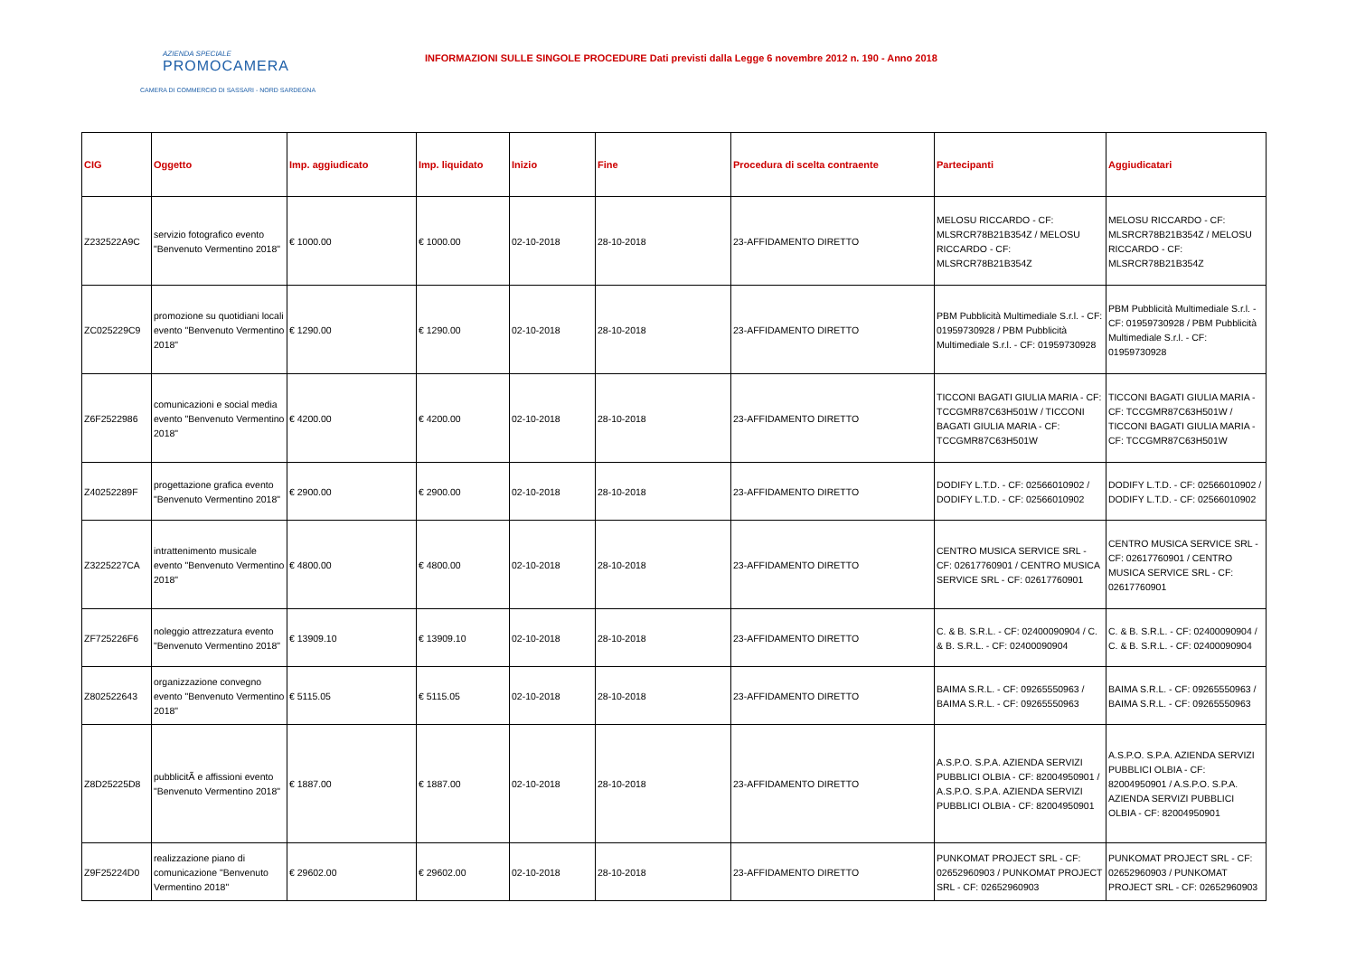AZIENDA SPECIALE
PROMOCAMERA
CAMERA DI COMMERCIO DI SASSARI - NORD SARDEGNA
INFORMAZIONI SULLE SINGOLE PROCEDURE Dati previsti dalla Legge 6 novembre 2012 n. 190 - Anno 2018
| CIG | Oggetto | Imp. aggiudicato | Imp. liquidato | Inizio | Fine | Procedura di scelta contraente | Partecipanti | Aggiudicatari |
| --- | --- | --- | --- | --- | --- | --- | --- | --- |
| Z232522A9C | servizio fotografico evento "Benvenuto Vermentino 2018" | € 1000.00 | € 1000.00 | 02-10-2018 | 28-10-2018 | 23-AFFIDAMENTO DIRETTO | MELOSU RICCARDO - CF: MLSRCR78B21B354Z / MELOSU RICCARDO - CF: MLSRCR78B21B354Z | MELOSU RICCARDO - CF: MLSRCR78B21B354Z / MELOSU RICCARDO - CF: MLSRCR78B21B354Z |
| ZC025229C9 | promozione su quotidiani locali evento "Benvenuto Vermentino 2018" | € 1290.00 | € 1290.00 | 02-10-2018 | 28-10-2018 | 23-AFFIDAMENTO DIRETTO | PBM Pubblicità Multimediale S.r.l. - CF: 01959730928 / PBM Pubblicità Multimediale S.r.l. - CF: 01959730928 | PBM Pubblicità Multimediale S.r.l. - CF: 01959730928 / PBM Pubblicità Multimediale S.r.l. - CF: 01959730928 |
| Z6F2522986 | comunicazioni e social media evento "Benvenuto Vermentino 2018" | € 4200.00 | € 4200.00 | 02-10-2018 | 28-10-2018 | 23-AFFIDAMENTO DIRETTO | TICCONI BAGATI GIULIA MARIA - CF: TCCGMR87C63H501W / TICCONI BAGATI GIULIA MARIA - CF: TCCGMR87C63H501W | TICCONI BAGATI GIULIA MARIA - CF: TCCGMR87C63H501W / TICCONI BAGATI GIULIA MARIA - CF: TCCGMR87C63H501W |
| Z40252289F | progettazione grafica evento "Benvenuto Vermentino 2018" | € 2900.00 | € 2900.00 | 02-10-2018 | 28-10-2018 | 23-AFFIDAMENTO DIRETTO | DODIFY L.T.D. - CF: 02566010902 / DODIFY L.T.D. - CF: 02566010902 | DODIFY L.T.D. - CF: 02566010902 / DODIFY L.T.D. - CF: 02566010902 |
| Z3225227CA | intrattenimento musicale evento "Benvenuto Vermentino 2018" | € 4800.00 | € 4800.00 | 02-10-2018 | 28-10-2018 | 23-AFFIDAMENTO DIRETTO | CENTRO MUSICA SERVICE SRL - CF: 02617760901 / CENTRO MUSICA SERVICE SRL - CF: 02617760901 | CENTRO MUSICA SERVICE SRL - CF: 02617760901 / CENTRO MUSICA SERVICE SRL - CF: 02617760901 |
| ZF725226F6 | noleggio attrezzatura evento "Benvenuto Vermentino 2018" | € 13909.10 | € 13909.10 | 02-10-2018 | 28-10-2018 | 23-AFFIDAMENTO DIRETTO | C. & B. S.R.L. - CF: 02400090904 / C. & B. S.R.L. - CF: 02400090904 | C. & B. S.R.L. - CF: 02400090904 / C. & B. S.R.L. - CF: 02400090904 |
| Z802522643 | organizzazione convegno evento "Benvenuto Vermentino 2018" | € 5115.05 | € 5115.05 | 02-10-2018 | 28-10-2018 | 23-AFFIDAMENTO DIRETTO | BAIMA S.R.L. - CF: 09265550963 / BAIMA S.R.L. - CF: 09265550963 | BAIMA S.R.L. - CF: 09265550963 / BAIMA S.R.L. - CF: 09265550963 |
| Z8D25225D8 | pubblicitÃ e affissioni evento "Benvenuto Vermentino 2018" | € 1887.00 | € 1887.00 | 02-10-2018 | 28-10-2018 | 23-AFFIDAMENTO DIRETTO | A.S.P.O. S.P.A. AZIENDA SERVIZI PUBBLICI OLBIA - CF: 82004950901 / A.S.P.O. S.P.A. AZIENDA SERVIZI PUBBLICI OLBIA - CF: 82004950901 | A.S.P.O. S.P.A. AZIENDA SERVIZI PUBBLICI OLBIA - CF: 82004950901 / A.S.P.O. S.P.A. AZIENDA SERVIZI PUBBLICI OLBIA - CF: 82004950901 |
| Z9F25224D0 | realizzazione piano di comunicazione "Benvenuto Vermentino 2018" | € 29602.00 | € 29602.00 | 02-10-2018 | 28-10-2018 | 23-AFFIDAMENTO DIRETTO | PUNKOMAT PROJECT SRL - CF: 02652960903 / PUNKOMAT PROJECT SRL - CF: 02652960903 | PUNKOMAT PROJECT SRL - CF: 02652960903 / PUNKOMAT PROJECT SRL - CF: 02652960903 |